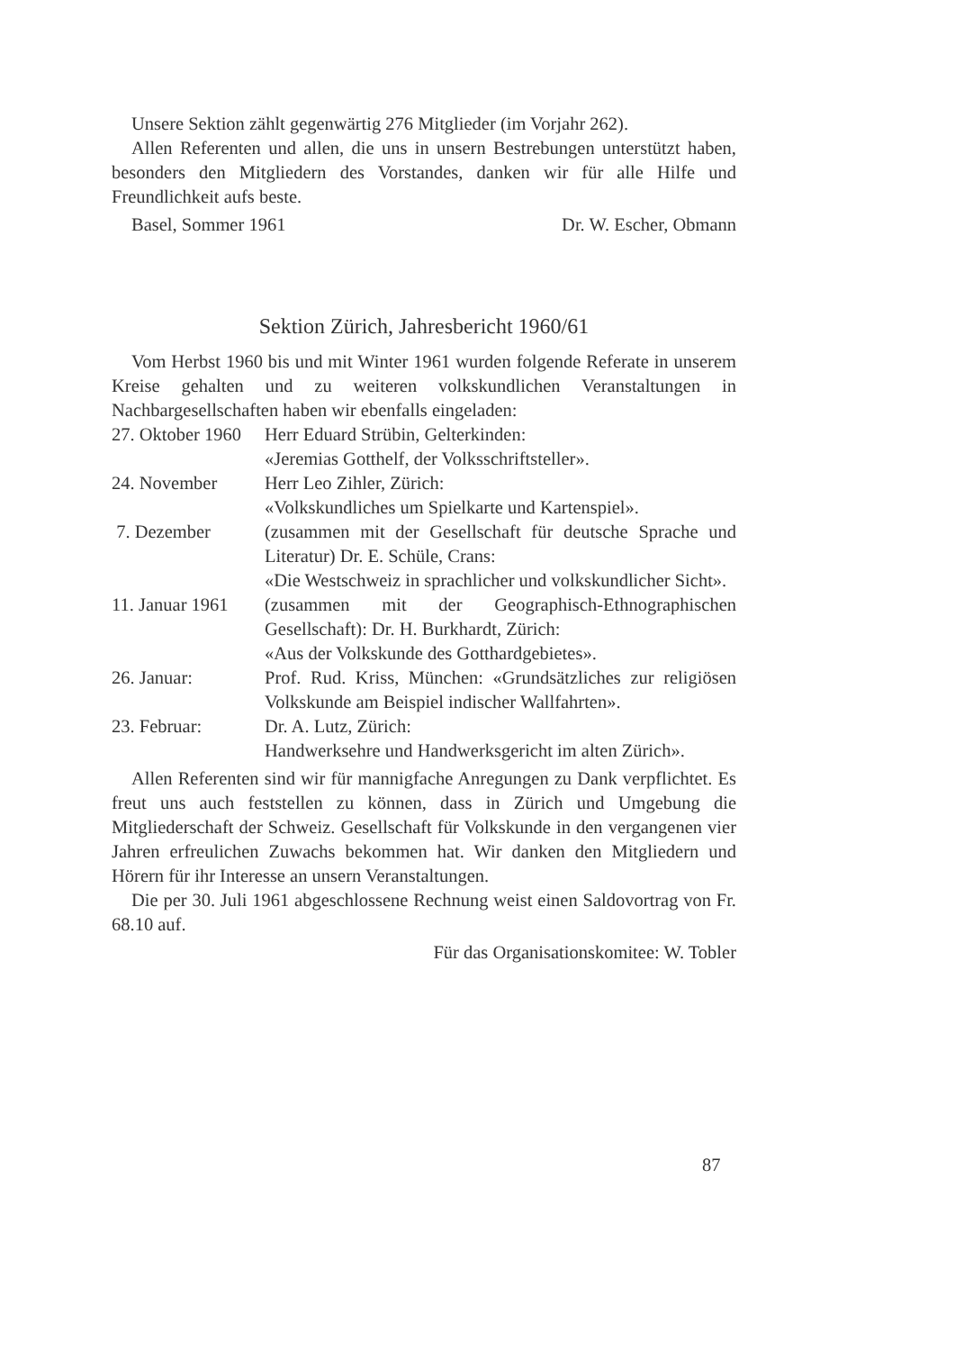Unsere Sektion zählt gegenwärtig 276 Mitglieder (im Vorjahr 262).
Allen Referenten und allen, die uns in unsern Bestrebungen unterstützt haben, besonders den Mitgliedern des Vorstandes, danken wir für alle Hilfe und Freundlichkeit aufs beste.
Basel, Sommer 1961 Dr. W. Escher, Obmann
Sektion Zürich, Jahresbericht 1960/61
Vom Herbst 1960 bis und mit Winter 1961 wurden folgende Referate in unserem Kreise gehalten und zu weiteren volkskundlichen Veranstaltungen in Nachbargesellschaften haben wir ebenfalls eingeladen:
27. Oktober 1960
Herr Eduard Strübin, Gelterkinden:
«Jeremias Gotthelf, der Volksschriftsteller».
24. November Herr Leo Zihler, Zürich:
«Volkskundliches um Spielkarte und Kartenspiel».
7. Dezember (zusammen mit der Gesellschaft für deutsche Sprache und Literatur) Dr. E. Schüle, Crans:
«Die Westschweiz in sprachlicher und volkskundlicher Sicht».
11. Januar 1961
(zusammen mit der Geographisch-Ethnographischen Gesellschaft): Dr. H. Burkhardt, Zürich:
«Aus der Volkskunde des Gotthardgebietes».
26. Januar: Prof. Rud. Kriss, München: «Grundsätzliches zur religiösen Volkskunde am Beispiel indischer Wallfahrten».
23. Februar: Dr. A. Lutz, Zürich:
Handwerksehre und Handwerksgericht im alten Zürich».
Allen Referenten sind wir für mannigfache Anregungen zu Dank verpflichtet. Es freut uns auch feststellen zu können, dass in Zürich und Umgebung die Mitgliederschaft der Schweiz. Gesellschaft für Volkskunde in den vergangenen vier Jahren erfreulichen Zuwachs bekommen hat. Wir danken den Mitgliedern und Hörern für ihr Interesse an unsern Veranstaltungen.
Die per 30. Juli 1961 abgeschlossene Rechnung weist einen Saldovortrag von Fr. 68.10 auf.
Für das Organisationskomitee: W. Tobler
87